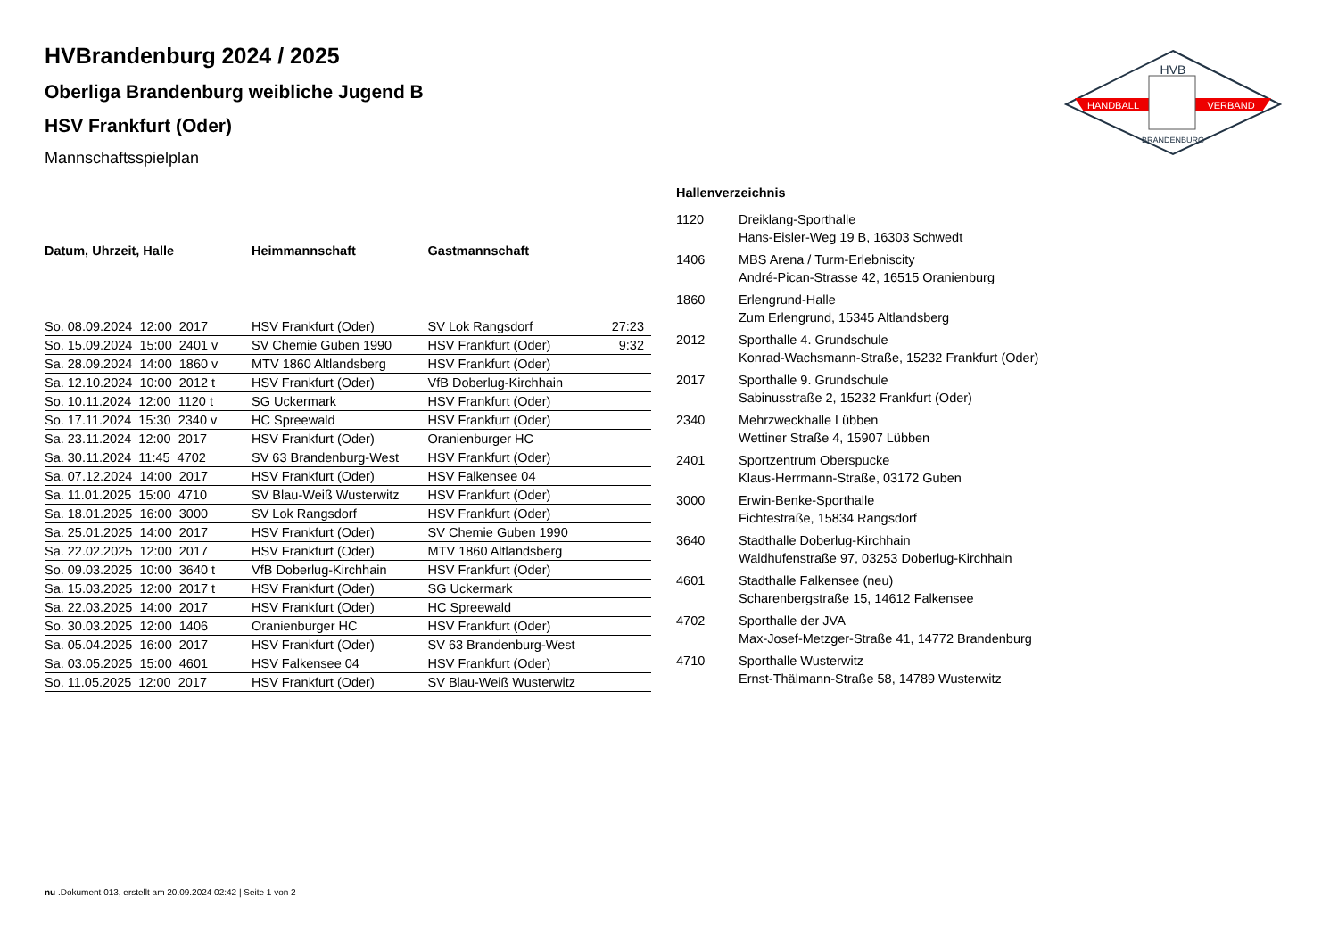HVB
HANDBALL
VERBAND
BRANDENBURG
HVBrandenburg 2024 / 2025
Oberliga Brandenburg weibliche Jugend B
HSV Frankfurt (Oder)
Mannschaftsspielplan
| Datum, Uhrzeit, Halle | Heimmannschaft | Gastmannschaft | |
| --- | --- | --- | --- |
| So. 08.09.2024 12:00 2017 | HSV Frankfurt (Oder) | SV Lok Rangsdorf | 27:23 |
| So. 15.09.2024 15:00 2401 v | SV Chemie Guben 1990 | HSV Frankfurt (Oder) | 9:32 |
| Sa. 28.09.2024 14:00 1860 v | MTV 1860 Altlandsberg | HSV Frankfurt (Oder) | |
| Sa. 12.10.2024 10:00 2012 t | HSV Frankfurt (Oder) | VfB Doberlug-Kirchhain | |
| So. 10.11.2024 12:00 1120 t | SG Uckermark | HSV Frankfurt (Oder) | |
| So. 17.11.2024 15:30 2340 v | HC Spreewald | HSV Frankfurt (Oder) | |
| Sa. 23.11.2024 12:00 2017 | HSV Frankfurt (Oder) | Oranienburger HC | |
| Sa. 30.11.2024 11:45 4702 | SV 63 Brandenburg-West | HSV Frankfurt (Oder) | |
| Sa. 07.12.2024 14:00 2017 | HSV Frankfurt (Oder) | HSV Falkensee 04 | |
| Sa. 11.01.2025 15:00 4710 | SV Blau-Weiß Wusterwitz | HSV Frankfurt (Oder) | |
| Sa. 18.01.2025 16:00 3000 | SV Lok Rangsdorf | HSV Frankfurt (Oder) | |
| Sa. 25.01.2025 14:00 2017 | HSV Frankfurt (Oder) | SV Chemie Guben 1990 | |
| Sa. 22.02.2025 12:00 2017 | HSV Frankfurt (Oder) | MTV 1860 Altlandsberg | |
| So. 09.03.2025 10:00 3640 t | VfB Doberlug-Kirchhain | HSV Frankfurt (Oder) | |
| Sa. 15.03.2025 12:00 2017 t | HSV Frankfurt (Oder) | SG Uckermark | |
| Sa. 22.03.2025 14:00 2017 | HSV Frankfurt (Oder) | HC Spreewald | |
| So. 30.03.2025 12:00 1406 | Oranienburger HC | HSV Frankfurt (Oder) | |
| Sa. 05.04.2025 16:00 2017 | HSV Frankfurt (Oder) | SV 63 Brandenburg-West | |
| Sa. 03.05.2025 15:00 4601 | HSV Falkensee 04 | HSV Frankfurt (Oder) | |
| So. 11.05.2025 12:00 2017 | HSV Frankfurt (Oder) | SV Blau-Weiß Wusterwitz | |
Hallenverzeichnis
1120 Dreiklang-Sporthalle
Hans-Eisler-Weg 19 B, 16303 Schwedt
1406 MBS Arena / Turm-Erlebniscity
André-Pican-Strasse 42, 16515 Oranienburg
1860 Erlengrund-Halle
Zum Erlengrund, 15345 Altlandsberg
2012 Sporthalle 4. Grundschule
Konrad-Wachsmann-Straße, 15232 Frankfurt (Oder)
2017 Sporthalle 9. Grundschule
Sabinusstraße 2, 15232 Frankfurt (Oder)
2340 Mehrzweckhalle Lübben
Wettiner Straße 4, 15907 Lübben
2401 Sportzentrum Oberspucke
Klaus-Herrmann-Straße, 03172 Guben
3000 Erwin-Benke-Sporthalle
Fichtestraße, 15834 Rangsdorf
3640 Stadthalle Doberlug-Kirchhain
Waldhufenstraße 97, 03253 Doberlug-Kirchhain
4601 Stadthalle Falkensee (neu)
Scharenbergstraße 15, 14612 Falkensee
4702 Sporthalle der JVA
Max-Josef-Metzger-Straße 41, 14772 Brandenburg
4710 Sporthalle Wusterwitz
Ernst-Thälmann-Straße 58, 14789 Wusterwitz
nu .Dokument 013, erstellt am 20.09.2024 02:42 | Seite 1 von 2